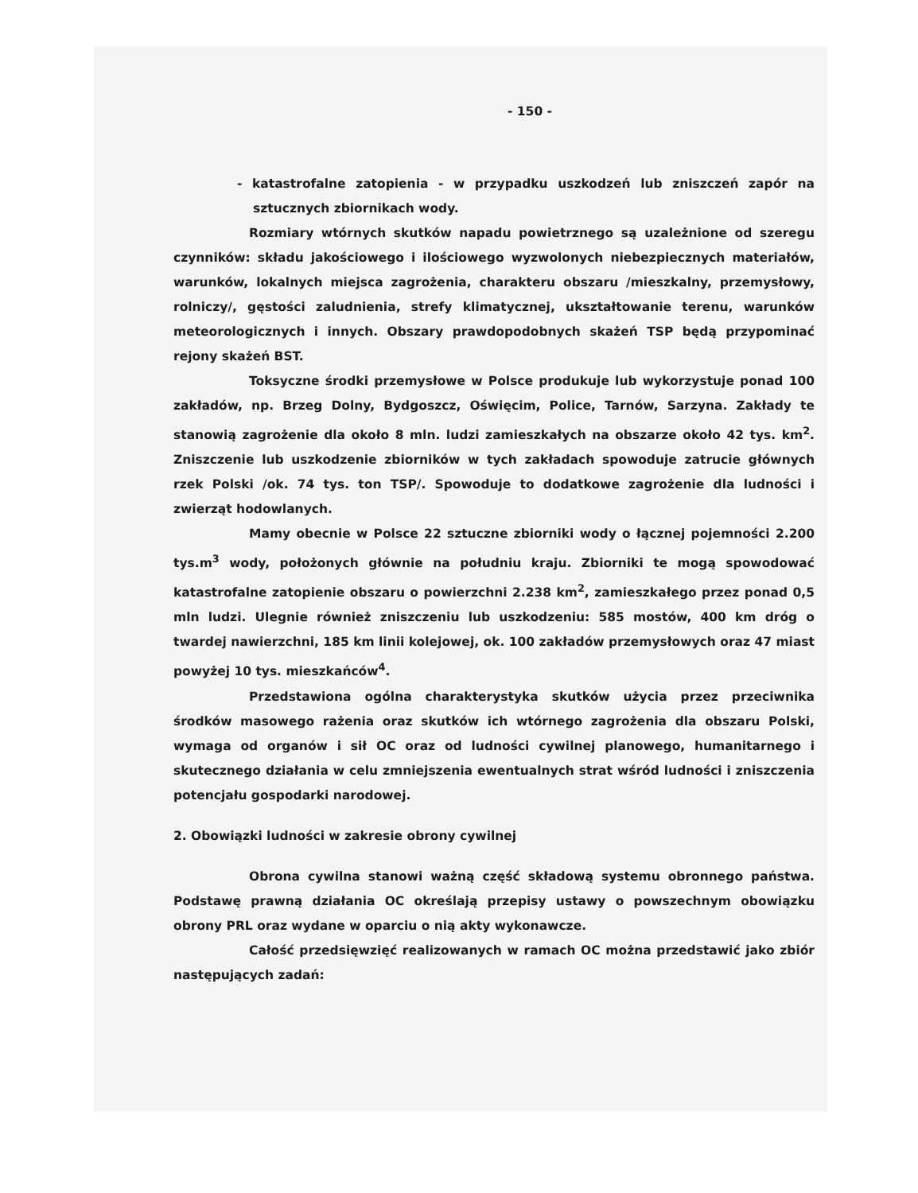- 150 -
- katastrofalne zatopienia - w przypadku uszkodzeń lub zniszczeń zapór na sztucznych zbiornikach wody.
Rozmiary wtórnych skutków napadu powietrznego są uzależnione od szeregu czynników: składu jakościowego i ilościowego wyzwolonych niebezpiecznych materiałów, warunków, lokalnych miejsca zagrożenia, charakteru obszaru /mieszkalny, przemysłowy, rolniczy/, gęstości zaludnienia, strefy klimatycznej, ukształtowanie terenu, warunków meteorologicznych i innych. Obszary prawdopodobnych skażeń TSP będą przypominać rejony skażeń BST.
Toksyczne środki przemysłowe w Polsce produkuje lub wykorzystuje ponad 100 zakładów, np. Brzeg Dolny, Bydgoszcz, Oświęcim, Police, Tarnów, Sarzyna. Zakłady te stanowią zagrożenie dla około 8 mln. ludzi zamieszkałych na obszarze około 42 tys. km<sup>2</sup>. Zniszczenie lub uszkodzenie zbiorników w tych zakładach spowoduje zatrucie głównych rzek Polski /ok. 74 tys. ton TSP/. Spowoduje to dodatkowe zagrożenie dla ludności i zwierząt hodowlanych.
Mamy obecnie w Polsce 22 sztuczne zbiorniki wody o łącznej pojemności 2.200 tys.m<sup>3</sup> wody, położonych głównie na południu kraju. Zbiorniki te mogą spowodować katastrofalne zatopienie obszaru o powierzchni 2.238 km<sup>2</sup>, zamieszkałego przez ponad 0,5 mln ludzi. Ulegnie również zniszczeniu lub uszkodzeniu: 585 mostów, 400 km dróg o twardej nawierzchni, 185 km linii kolejowej, ok. 100 zakładów przemysłowych oraz 47 miast powyżej 10 tys. mieszkańców<sup>4</sup>.
Przedstawiona ogólna charakterystyka skutków użycia przez przeciwnika środków masowego rażenia oraz skutków ich wtórnego zagrożenia dla obszaru Polski, wymaga od organów i sił OC oraz od ludności cywilnej planowego, humanitarnego i skutecznego działania w celu zmniejszenia ewentualnych strat wśród ludności i zniszczenia potencjału gospodarki narodowej.
2. Obowiązki ludności w zakresie obrony cywilnej
Obrona cywilna stanowi ważną część składową systemu obronnego państwa. Podstawę prawną działania OC określają przepisy ustawy o powszechnym obowiązku obrony PRL oraz wydane w oparciu o nią akty wykonawcze.
Całość przedsięwzięć realizowanych w ramach OC można przedstawić jako zbiór następujących zadań: